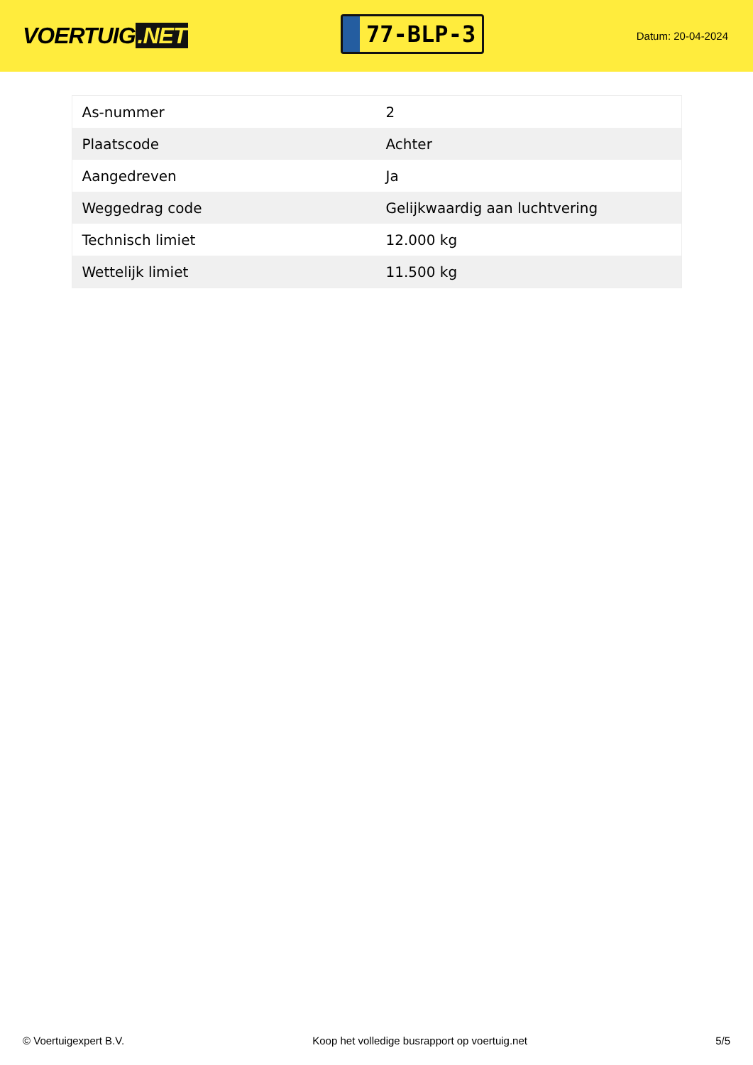VOERTUIG.NET
77-BLP-3
Datum: 20-04-2024
| As-nummer | 2 |
| Plaatscode | Achter |
| Aangedreven | Ja |
| Weggedrag code | Gelijkwaardig aan luchtvering |
| Technisch limiet | 12.000 kg |
| Wettelijk limiet | 11.500 kg |
© Voertuigexpert B.V. Koop het volledige busrapport op voertuig.net 5/5